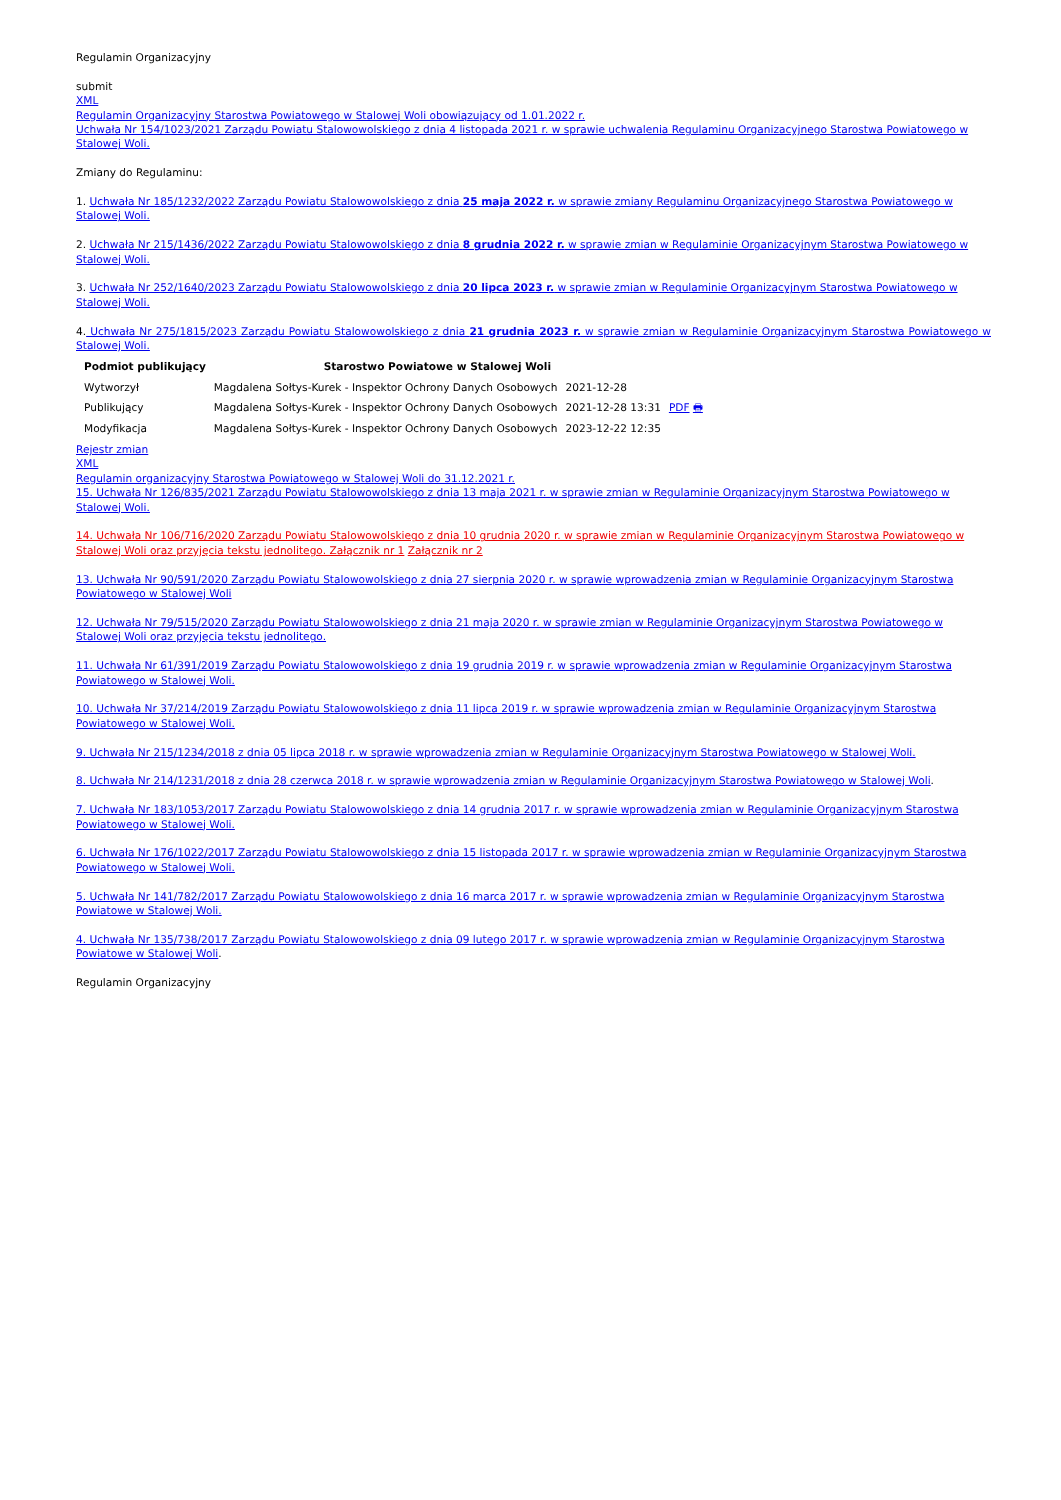Regulamin Organizacyjny
submit
XML
Regulamin Organizacyjny Starostwa Powiatowego w Stalowej Woli obowiązujący od 1.01.2022 r.
Uchwała Nr 154/1023/2021 Zarządu Powiatu Stalowowolskiego z dnia 4 listopada 2021 r. w sprawie uchwalenia Regulaminu Organizacyjnego Starostwa Powiatowego w Stalowej Woli.
Zmiany do Regulaminu:
1. Uchwała Nr 185/1232/2022 Zarządu Powiatu Stalowowolskiego z dnia 25 maja 2022 r. w sprawie zmiany Regulaminu Organizacyjnego Starostwa Powiatowego w Stalowej Woli.
2. Uchwała Nr 215/1436/2022 Zarządu Powiatu Stalowowolskiego z dnia 8 grudnia 2022 r. w sprawie zmian w Regulaminie Organizacyjnym Starostwa Powiatowego w Stalowej Woli.
3. Uchwała Nr 252/1640/2023 Zarządu Powiatu Stalowowolskiego z dnia 20 lipca 2023 r. w sprawie zmian w Regulaminie Organizacyjnym Starostwa Powiatowego w Stalowej Woli.
4. Uchwała Nr 275/1815/2023 Zarządu Powiatu Stalowowolskiego z dnia 21 grudnia 2023 r. w sprawie zmian w Regulaminie Organizacyjnym Starostwa Powiatowego w Stalowej Woli.
| Podmiot publikujący | Starostwo Powiatowe w Stalowej Woli | | |
| Wytworzył | Magdalena Sołtys-Kurek - Inspektor Ochrony Danych Osobowych | 2021-12-28 | PDF 🖶 |
| Publikujący | Magdalena Sołtys-Kurek - Inspektor Ochrony Danych Osobowych | 2021-12-28 13:31 | |
| Modyfikacja | Magdalena Sołtys-Kurek - Inspektor Ochrony Danych Osobowych | 2023-12-22 12:35 | |
Rejestr zmian
XML
Regulamin organizacyjny Starostwa Powiatowego w Stalowej Woli do 31.12.2021 r.
15. Uchwała Nr 126/835/2021 Zarządu Powiatu Stalowowolskiego z dnia 13 maja 2021 r. w sprawie zmian w Regulaminie Organizacyjnym Starostwa Powiatowego w Stalowej Woli.
14. Uchwała Nr 106/716/2020 Zarządu Powiatu Stalowowolskiego z dnia 10 grudnia 2020 r. w sprawie zmian w Regulaminie Organizacyjnym Starostwa Powiatowego w Stalowej Woli oraz przyjęcia tekstu jednolitego. Załącznik nr 1 Załącznik nr 2
13. Uchwała Nr 90/591/2020 Zarządu Powiatu Stalowowolskiego z dnia 27 sierpnia 2020 r. w sprawie wprowadzenia zmian w Regulaminie Organizacyjnym Starostwa Powiatowego w Stalowej Woli
12. Uchwała Nr 79/515/2020 Zarządu Powiatu Stalowowolskiego z dnia 21 maja 2020 r. w sprawie zmian w Regulaminie Organizacyjnym Starostwa Powiatowego w Stalowej Woli oraz przyjęcia tekstu jednolitego.
11. Uchwała Nr 61/391/2019 Zarządu Powiatu Stalowowolskiego z dnia 19 grudnia 2019 r. w sprawie wprowadzenia zmian w Regulaminie Organizacyjnym Starostwa Powiatowego w Stalowej Woli.
10. Uchwała Nr 37/214/2019 Zarządu Powiatu Stalowowolskiego z dnia 11 lipca 2019 r. w sprawie wprowadzenia zmian w Regulaminie Organizacyjnym Starostwa Powiatowego w Stalowej Woli.
9. Uchwała Nr 215/1234/2018 z dnia 05 lipca 2018 r. w sprawie wprowadzenia zmian w Regulaminie Organizacyjnym Starostwa Powiatowego w Stalowej Woli.
8. Uchwała Nr 214/1231/2018 z dnia 28 czerwca 2018 r. w sprawie wprowadzenia zmian w Regulaminie Organizacyjnym Starostwa Powiatowego w Stalowej Woli.
7. Uchwała Nr 183/1053/2017 Zarządu Powiatu Stalowowolskiego z dnia 14 grudnia 2017 r. w sprawie wprowadzenia zmian w Regulaminie Organizacyjnym Starostwa Powiatowego w Stalowej Woli.
6. Uchwała Nr 176/1022/2017 Zarządu Powiatu Stalowowolskiego z dnia 15 listopada 2017 r. w sprawie wprowadzenia zmian w Regulaminie Organizacyjnym Starostwa Powiatowego w Stalowej Woli.
5. Uchwała Nr 141/782/2017 Zarządu Powiatu Stalowowolskiego z dnia 16 marca 2017 r. w sprawie wprowadzenia zmian w Regulaminie Organizacyjnym Starostwa Powiatowe w Stalowej Woli.
4. Uchwała Nr 135/738/2017 Zarządu Powiatu Stalowowolskiego z dnia 09 lutego 2017 r. w sprawie wprowadzenia zmian w Regulaminie Organizacyjnym Starostwa Powiatowe w Stalowej Woli.
Regulamin Organizacyjny